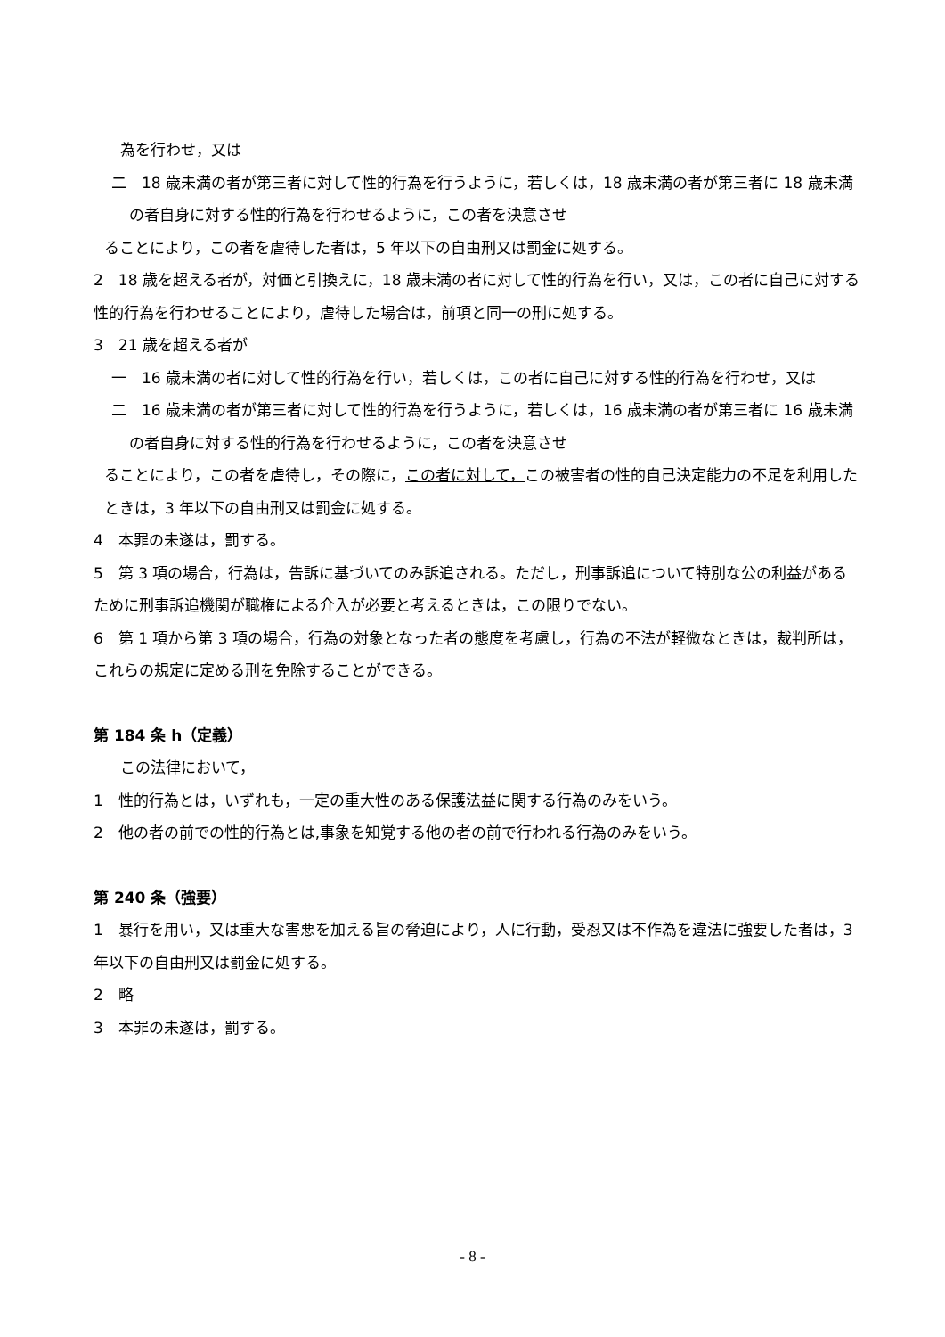為を行わせ，又は
二　18 歳未満の者が第三者に対して性的行為を行うように，若しくは，18 歳未満の者が第三者に 18 歳未満の者自身に対する性的行為を行わせるように，この者を決意させ
ることにより，この者を虐待した者は，5 年以下の自由刑又は罰金に処する。
2　18 歳を超える者が，対価と引換えに，18 歳未満の者に対して性的行為を行い，又は，この者に自己に対する性的行為を行わせることにより，虐待した場合は，前項と同一の刑に処する。
3　21 歳を超える者が
一　16 歳未満の者に対して性的行為を行い，若しくは，この者に自己に対する性的行為を行わせ，又は
二　16 歳未満の者が第三者に対して性的行為を行うように，若しくは，16 歳未満の者が第三者に 16 歳未満の者自身に対する性的行為を行わせるように，この者を決意させ
ることにより，この者を虐待し，その際に，この者に対して，この被害者の性的自己決定能力の不足を利用したときは，3 年以下の自由刑又は罰金に処する。
4　本罪の未遂は，罰する。
5　第 3 項の場合，行為は，告訴に基づいてのみ訴追される。ただし，刑事訴追について特別な公の利益があるために刑事訴追機関が職権による介入が必要と考えるときは，この限りでない。
6　第 1 項から第 3 項の場合，行為の対象となった者の態度を考慮し，行為の不法が軽微なときは，裁判所は，これらの規定に定める刑を免除することができる。
第 184 条 h（定義）
この法律において，
1　性的行為とは，いずれも，一定の重大性のある保護法益に関する行為のみをいう。
2　他の者の前での性的行為とは,事象を知覚する他の者の前で行われる行為のみをいう。
第 240 条（強要）
1　暴行を用い，又は重大な害悪を加える旨の脅迫により，人に行動，受忍又は不作為を違法に強要した者は，3 年以下の自由刑又は罰金に処する。
2　略
3　本罪の未遂は，罰する。
- 8 -